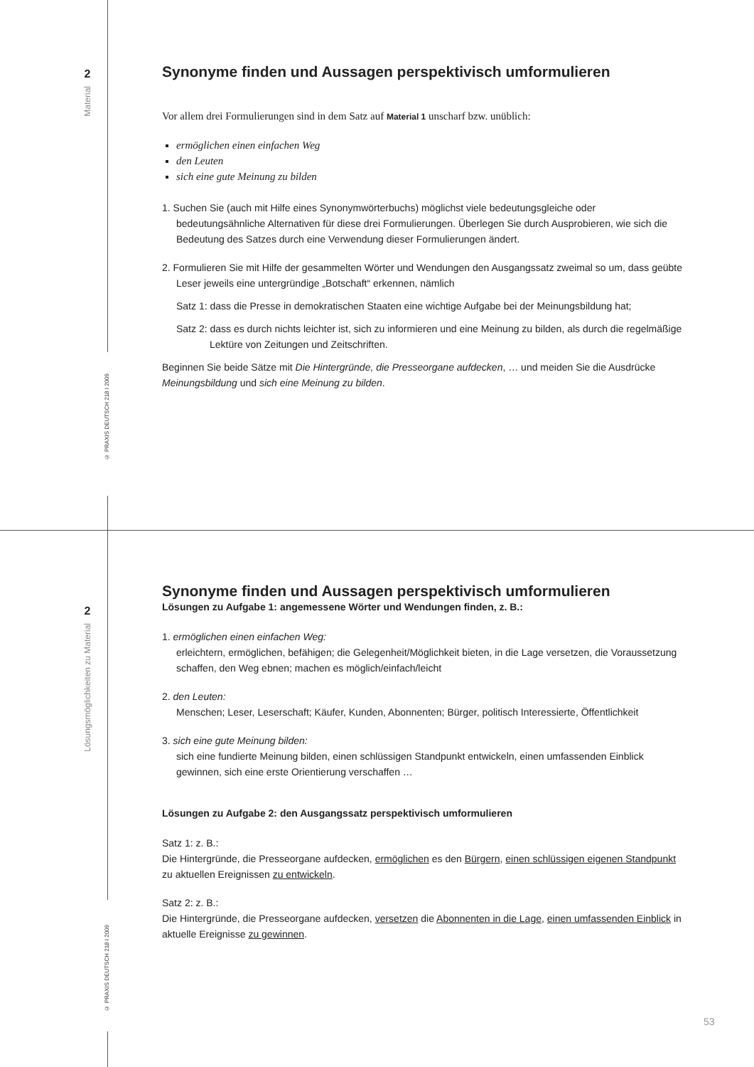2
Material
© PRAXIS DEUTSCH 218 I 2009
Synonyme finden und Aussagen perspektivisch umformulieren
Vor allem drei Formulierungen sind in dem Satz auf Material 1 unscharf bzw. unüblich:
ermöglichen einen einfachen Weg
den Leuten
sich eine gute Meinung zu bilden
1. Suchen Sie (auch mit Hilfe eines Synonymwörterbuchs) möglichst viele bedeutungsgleiche oder bedeutungsähnliche Alternativen für diese drei Formulierungen. Überlegen Sie durch Ausprobieren, wie sich die Bedeutung des Satzes durch eine Verwendung dieser Formulierungen ändert.
2. Formulieren Sie mit Hilfe der gesammelten Wörter und Wendungen den Ausgangssatz zweimal so um, dass geübte Leser jeweils eine untergründige „Botschaft“ erkennen, nämlich
Satz 1: dass die Presse in demokratischen Staaten eine wichtige Aufgabe bei der Meinungsbildung hat;
Satz 2: dass es durch nichts leichter ist, sich zu informieren und eine Meinung zu bilden, als durch die regelmäßige Lektüre von Zeitungen und Zeitschriften.
Beginnen Sie beide Sätze mit Die Hintergründe, die Presseorgane aufdecken, … und meiden Sie die Ausdrücke Meinungsbildung und sich eine Meinung zu bilden.
2
Lösungsmöglichkeiten zu Material
© PRAXIS DEUTSCH 218 I 2009
Synonyme finden und Aussagen perspektivisch umformulieren
Lösungen zu Aufgabe 1: angemessene Wörter und Wendungen finden, z. B.:
1. ermöglichen einen einfachen Weg:
erleichtern, ermöglichen, befähigen; die Gelegenheit/Möglichkeit bieten, in die Lage versetzen, die Voraussetzung schaffen, den Weg ebnen; machen es möglich/einfach/leicht
2. den Leuten:
Menschen; Leser, Leserschaft; Käufer, Kunden, Abonnenten; Bürger, politisch Interessierte, Öffentlichkeit
3. sich eine gute Meinung bilden:
sich eine fundierte Meinung bilden, einen schlüssigen Standpunkt entwickeln, einen umfassenden Einblick gewinnen, sich eine erste Orientierung verschaffen …
Lösungen zu Aufgabe 2: den Ausgangssatz perspektivisch umformulieren
Satz 1: z. B.:
Die Hintergründe, die Presseorgane aufdecken, ermöglichen es den Bürgern, einen schlüssigen eigenen Standpunkt zu aktuellen Ereignissen zu entwickeln.
Satz 2: z. B.:
Die Hintergründe, die Presseorgane aufdecken, versetzen die Abonnenten in die Lage, einen umfassenden Einblick in aktuelle Ereignisse zu gewinnen.
53